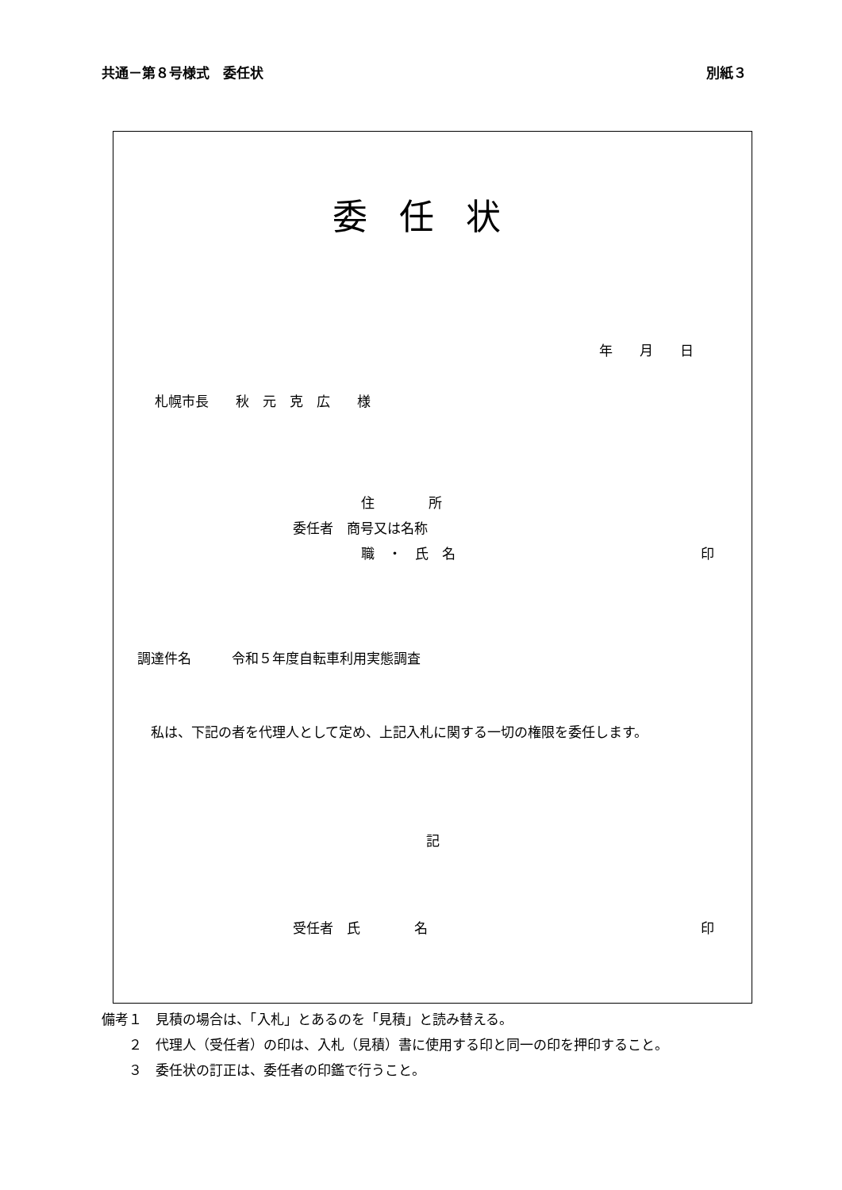共通－第８号様式　委任状 別紙３
委任状
年　　月　　日
札幌市長　　秋　元　克　広　　様
住　　　　所
委任者　商号又は名称
職　・　氏　名 印
調達件名　　　令和５年度自転車利用実態調査
　私は、下記の者を代理人として定め、上記入札に関する一切の権限を委任します。
記
受任者　氏　　　　名 印
備考１　見積の場合は、「入札」とあるのを「見積」と読み替える。
　　２　代理人（受任者）の印は、入札（見積）書に使用する印と同一の印を押印すること。
　　３　委任状の訂正は、委任者の印鑑で行うこと。